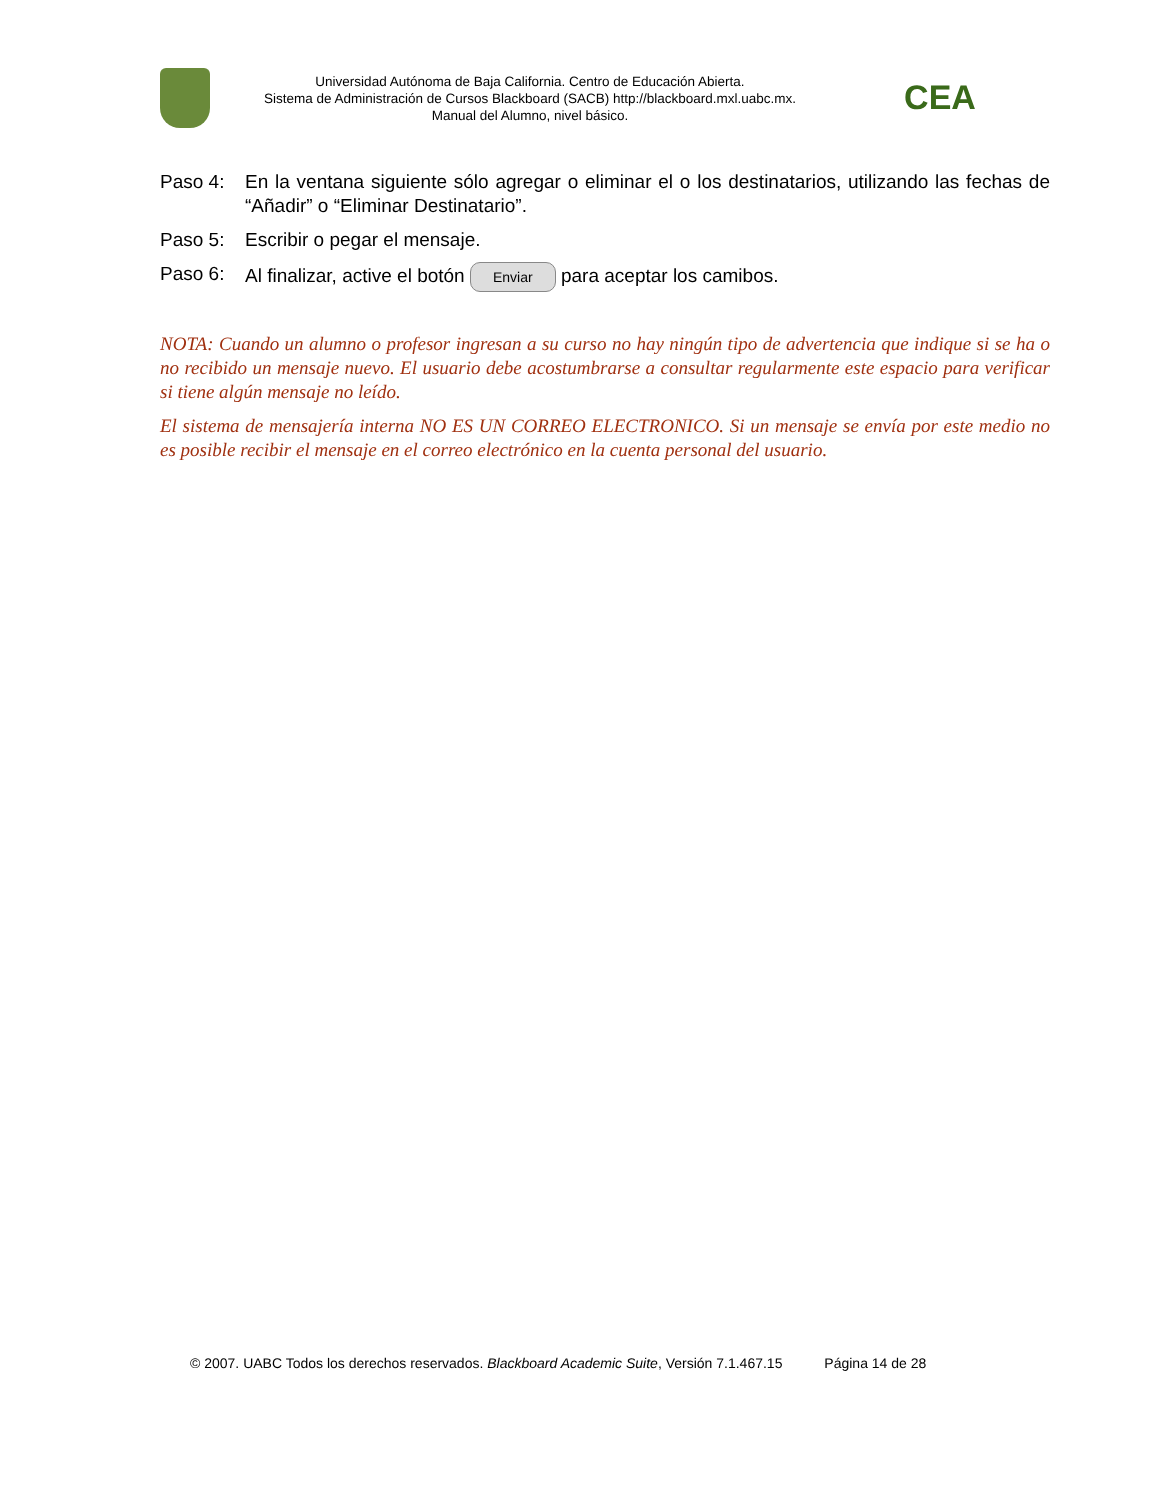Universidad Autónoma de Baja California. Centro de Educación Abierta.
Sistema de Administración de Cursos Blackboard (SACB) http://blackboard.mxl.uabc.mx.
Manual del Alumno, nivel básico.
CEA
Paso 4: En la ventana siguiente sólo agregar o eliminar el o los destinatarios, utilizando las fechas de “Añadir” o “Eliminar Destinatario”.
Paso 5: Escribir o pegar el mensaje.
Paso 6: Al finalizar, active el botón Enviar para aceptar los camibos.
NOTA: Cuando un alumno o profesor ingresan a su curso no hay ningún tipo de advertencia que indique si se ha o no recibido un mensaje nuevo. El usuario debe acostumbrarse a consultar regularmente este espacio para verificar si tiene algún mensaje no leído.
El sistema de mensajería interna NO ES UN CORREO ELECTRONICO. Si un mensaje se envía por este medio no es posible recibir el mensaje en el correo electrónico en la cuenta personal del usuario.
© 2007. UABC Todos los derechos reservados. Blackboard Academic Suite, Versión 7.1.467.15 Página 14 de 28